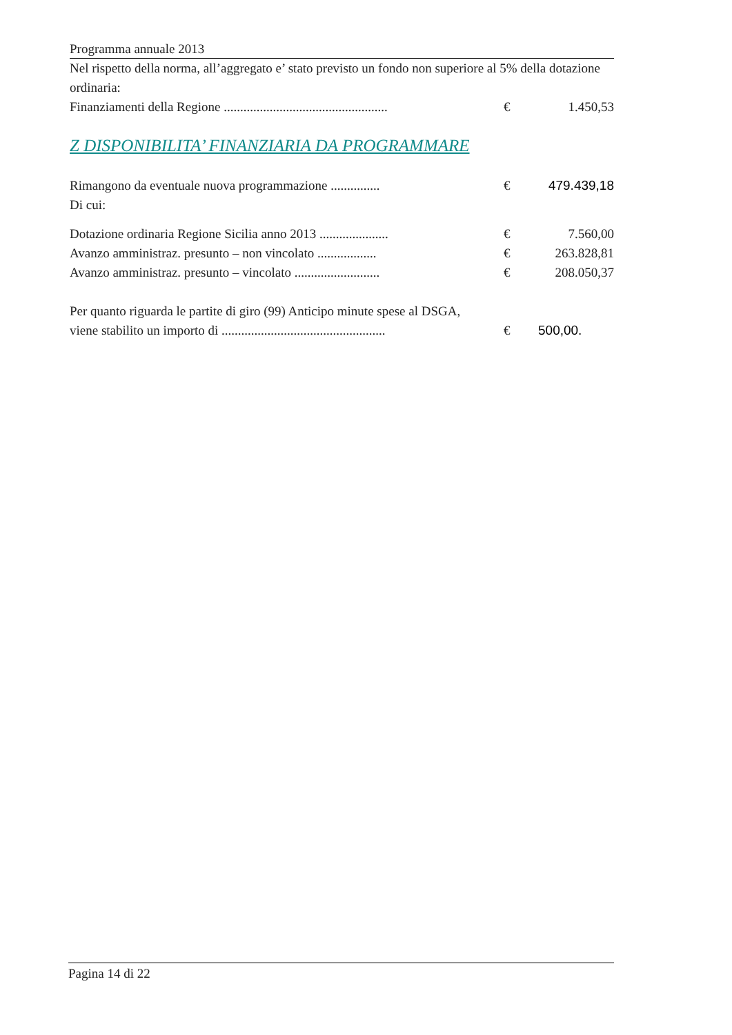Programma annuale 2013
Nel rispetto della norma, all’aggregato e’ stato previsto un fondo non superiore al 5% della dotazione ordinaria:
| Finanziamenti della Regione .................................................. | € | 1.450,53 |
Z DISPONIBILITA’ FINANZIARIA DA PROGRAMMARE
| Rimangono da eventuale nuova programmazione ............... | € | 479.439,18 |
Di cui:
| Dotazione ordinaria Regione Sicilia anno 2013 ..................... | € | 7.560,00 |
| Avanzo amministraz. presunto – non vincolato .................. | € | 263.828,81 |
| Avanzo amministraz. presunto – vincolato .......................... | € | 208.050,37 |
Per quanto riguarda le partite di giro (99) Anticipo minute spese al DSGA,
| viene stabilito un importo di .................................................. | € | 500,00. |
Pagina 14 di 22